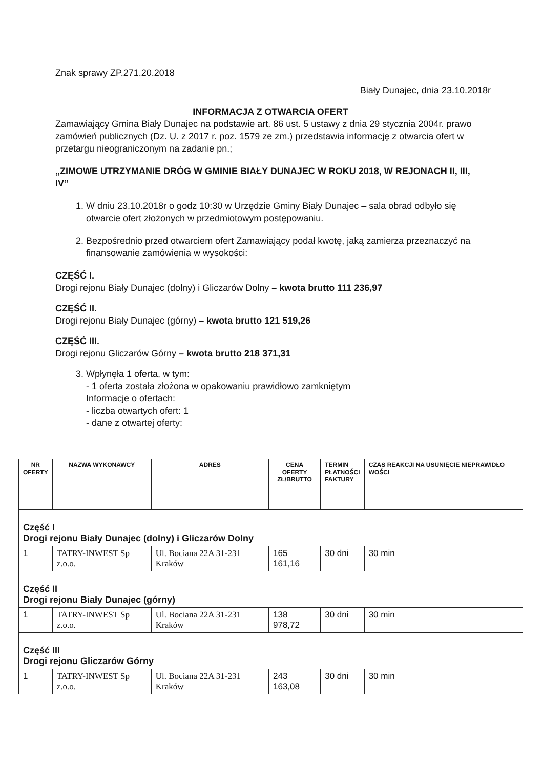Znak sprawy ZP.271.20.2018
Biały Dunajec, dnia 23.10.2018r
INFORMACJA Z OTWARCIA OFERT
Zamawiający Gmina Biały Dunajec na podstawie art. 86 ust. 5 ustawy z dnia 29 stycznia 2004r. prawo zamówień publicznych (Dz. U. z 2017 r. poz. 1579 ze zm.) przedstawia informację z otwarcia ofert w przetargu nieograniczonym na zadanie pn.;
„ZIMOWE UTRZYMANIE DRÓG W GMINIE BIAŁY DUNAJEC W ROKU 2018, W REJONACH II, III, IV”
1. W dniu 23.10.2018r o godz 10:30 w Urzędzie Gminy Biały Dunajec – sala obrad odbyło się otwarcie ofert złożonych w przedmiotowym postępowaniu.
2. Bezpośrednio przed otwarciem ofert Zamawiający podał kwotę, jaką zamierza przeznaczyć na finansowanie zamówienia w wysokości:
CZĘŚĆ I.
Drogi rejonu Biały Dunajec (dolny) i Gliczarów Dolny – kwota brutto 111 236,97
CZĘŚĆ II.
Drogi rejonu Biały Dunajec (górny) – kwota brutto 121 519,26
CZĘŚĆ III.
Drogi rejonu Gliczarów Górny – kwota brutto 218 371,31
3. Wpłynęła 1 oferta, w tym:
- 1 oferta została złożona w opakowaniu prawidłowo zamkniętym
Informacje o ofertach:
- liczba otwartych ofert: 1
- dane z otwartej oferty:
| NR OFERTY | NAZWA WYKONAWCY | ADRES | CENA OFERTY ZŁ/BRUTTO | TERMIN PŁATNOŚCI FAKTURY | CZAS REAKCJI NA USUNIĘCIE NIEPRAWIDŁO WOŚCI |
| --- | --- | --- | --- | --- | --- |
| Część I Drogi rejonu Biały Dunajec (dolny) i Gliczarów Dolny | | | | | |
| 1 | TATRY-INWEST Sp z.o.o. | Ul. Bociana 22A 31-231 Kraków | 165 161,16 | 30 dni | 30 min |
| Część II Drogi rejonu Biały Dunajec (górny) | | | | | |
| 1 | TATRY-INWEST Sp z.o.o. | Ul. Bociana 22A 31-231 Kraków | 138 978,72 | 30 dni | 30 min |
| Część III Drogi rejonu Gliczarów Górny | | | | | |
| 1 | TATRY-INWEST Sp z.o.o. | Ul. Bociana 22A 31-231 Kraków | 243 163,08 | 30 dni | 30 min |